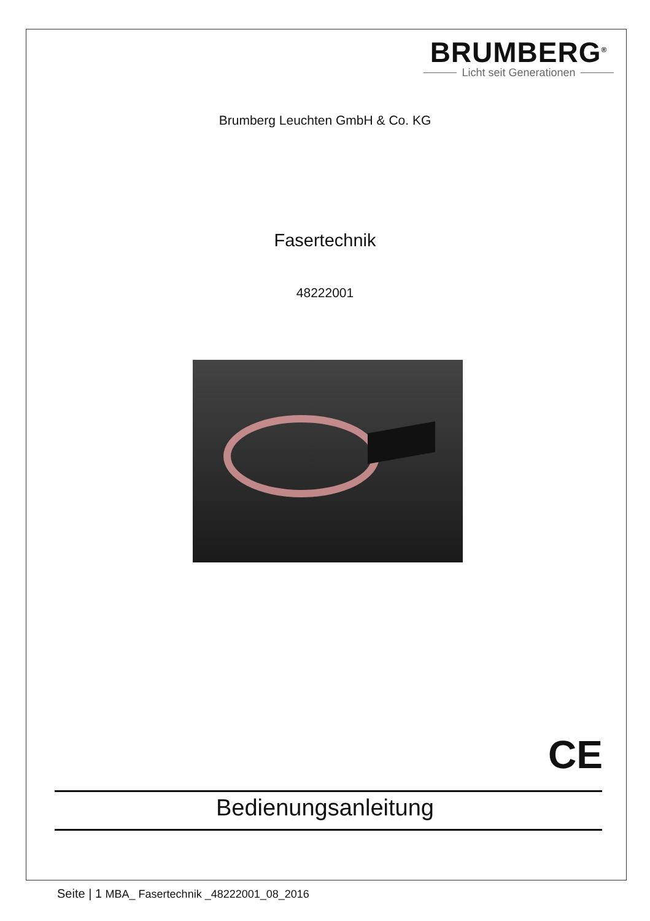BRUMBERG<sup>®</sup>
Licht seit Generationen
Brumberg Leuchten GmbH & Co. KG
Fasertechnik
48222001
CE
Bedienungsanleitung
Seite | 1 MBA_ Fasertechnik _48222001_08_2016